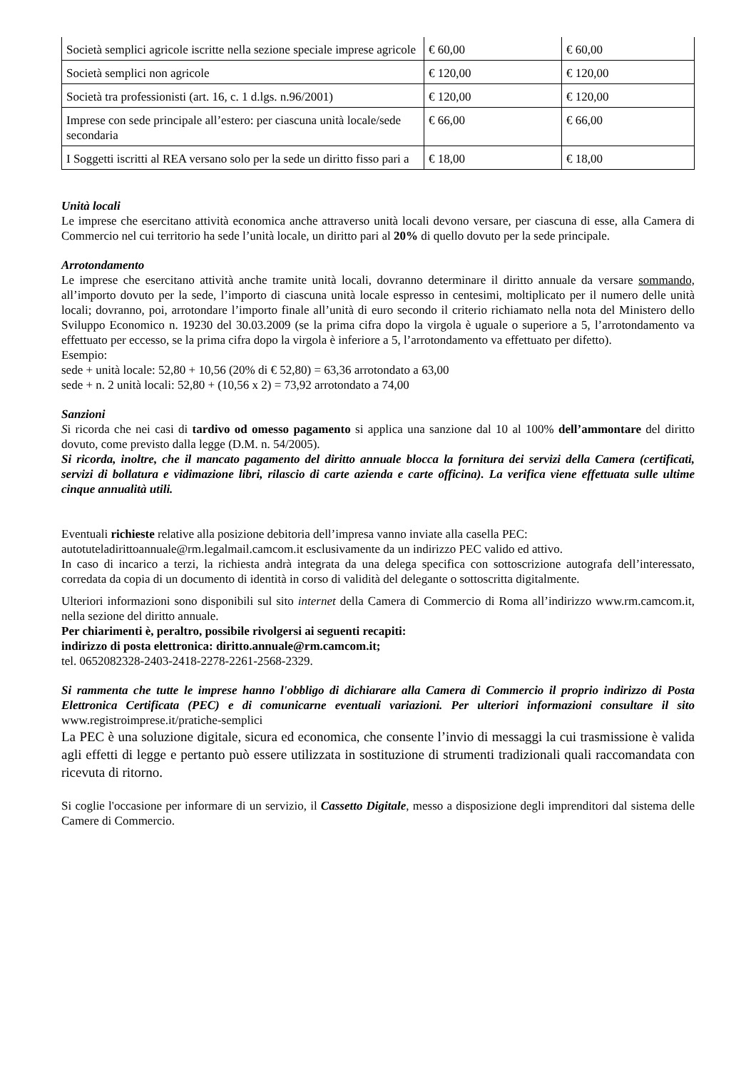| Società semplici agricole iscritte nella sezione speciale imprese agricole | € 60,00 | € 60,00 |
| Società semplici non agricole | € 120,00 | € 120,00 |
| Società tra professionisti (art. 16, c. 1 d.lgs. n.96/2001) | € 120,00 | € 120,00 |
| Imprese con sede principale all’estero: per ciascuna unità locale/sede secondaria | € 66,00 | € 66,00 |
| I Soggetti iscritti al REA versano solo per la sede un diritto fisso pari a | € 18,00 | € 18,00 |
Unità locali
Le imprese che esercitano attività economica anche attraverso unità locali devono versare, per ciascuna di esse, alla Camera di Commercio nel cui territorio ha sede l’unità locale, un diritto pari al 20% di quello dovuto per la sede principale.
Arrotondamento
Le imprese che esercitano attività anche tramite unità locali, dovranno determinare il diritto annuale da versare sommando, all’importo dovuto per la sede, l’importo di ciascuna unità locale espresso in centesimi, moltiplicato per il numero delle unità locali; dovranno, poi, arrotondare l’importo finale all’unità di euro secondo il criterio richiamato nella nota del Ministero dello Sviluppo Economico n. 19230 del 30.03.2009 (se la prima cifra dopo la virgola è uguale o superiore a 5, l’arrotondamento va effettuato per eccesso, se la prima cifra dopo la virgola è inferiore a 5, l’arrotondamento va effettuato per difetto).
Esempio:
sede + unità locale: 52,80 + 10,56 (20% di € 52,80) = 63,36 arrotondato a 63,00
sede + n. 2 unità locali: 52,80 + (10,56 x 2) = 73,92 arrotondato a 74,00
Sanzioni
Si ricorda che nei casi di tardivo od omesso pagamento si applica una sanzione dal 10 al 100% dell’ammontare del diritto dovuto, come previsto dalla legge (D.M. n. 54/2005).
Si ricorda, inoltre, che il mancato pagamento del diritto annuale blocca la fornitura dei servizi della Camera (certificati, servizi di bollatura e vidimazione libri, rilascio di carte azienda e carte officina). La verifica viene effettuata sulle ultime cinque annualità utili.
Eventuali richieste relative alla posizione debitoria dell’impresa vanno inviate alla casella PEC:
autotuteladirittoannuale@rm.legalmail.camcom.it esclusivamente da un indirizzo PEC valido ed attivo.
In caso di incarico a terzi, la richiesta andrà integrata da una delega specifica con sottoscrizione autografa dell’interessato, corredata da copia di un documento di identità in corso di validità del delegante o sottoscritta digitalmente.
Ulteriori informazioni sono disponibili sul sito internet della Camera di Commercio di Roma all’indirizzo www.rm.camcom.it, nella sezione del diritto annuale.
Per chiarimenti è, peraltro, possibile rivolgersi ai seguenti recapiti:
indirizzo di posta elettronica: diritto.annuale@rm.camcom.it;
tel. 0652082328-2403-2418-2278-2261-2568-2329.
Si rammenta che tutte le imprese hanno l'obbligo di dichiarare alla Camera di Commercio il proprio indirizzo di Posta Elettronica Certificata (PEC) e di comunicarne eventuali variazioni. Per ulteriori informazioni consultare il sito www.registroimprese.it/pratiche-semplici
La PEC è una soluzione digitale, sicura ed economica, che consente l’invio di messaggi la cui trasmissione è valida agli effetti di legge e pertanto può essere utilizzata in sostituzione di strumenti tradizionali quali raccomandata con ricevuta di ritorno.
Si coglie l'occasione per informare di un servizio, il Cassetto Digitale, messo a disposizione degli imprenditori dal sistema delle Camere di Commercio.